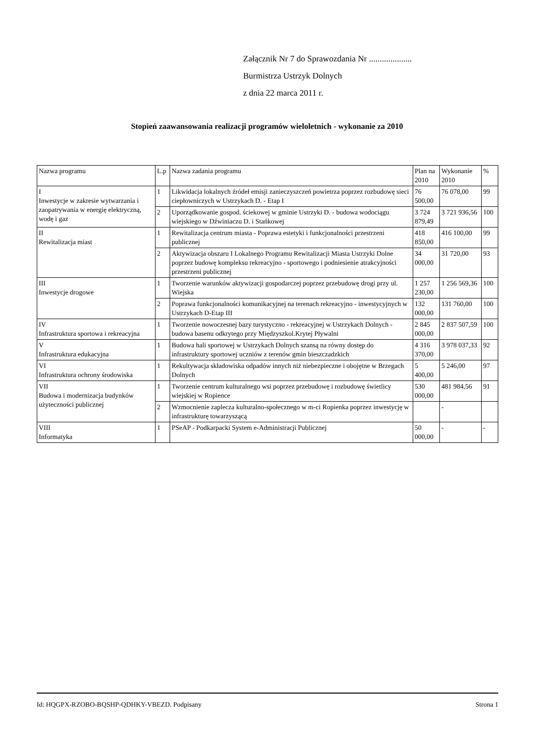Załącznik Nr 7 do Sprawozdania Nr ....................
Burmistrza Ustrzyk Dolnych
z dnia 22 marca 2011 r.
Stopień zaawansowania realizacji programów wieloletnich - wykonanie za 2010
| Nazwa programu | L.p | Nazwa zadania programu | Plan na 2010 | Wykonanie 2010 | % |
| --- | --- | --- | --- | --- | --- |
| I Inwestycje w zakresie wytwarzania i zaopatrywania w energię elektryczną, wodę i gaz | 1 | Likwidacja lokalnych źródeł emisji zanieczyszczeń powietrza poprzez rozbudowę sieci ciepłowniczych w Ustrzykach D. - Etap I | 76 500,00 | 76 078,00 | 99 |
| | 2 | Uporządkowanie gospod. ściekowej w gminie Ustrzyki D. - budowa wodociągu wiejskiego w Dźwiniaczu D. i Stańkowej | 3 724 879,49 | 3 721 936,56 | 100 |
| II Rewitalizacja miast | 1 | Rewitalizacja centrum miasta - Poprawa estetyki i funkcjonalności przestrzeni publicznej | 418 850,00 | 416 100,00 | 99 |
| | 2 | Aktywizacja obszaru I Lokalnego Programu Rewitalizacji Miasta Ustrzyki Dolne poprzez budowę kompleksu rekreacyjno - sportowego i podniesienie atrakcyjności przestrzeni publicznej | 34 000,00 | 31 720,00 | 93 |
| III Inwestycje drogowe | 1 | Tworzenie warunków aktywizacji gospodarczej poprzez przebudowę drogi przy ul. Wiejska | 1 257 230,00 | 1 256 569,36 | 100 |
| | 2 | Poprawa funkcjonalności komunikacyjnej na terenach rekreacyjno - inwestycyjnych w Ustrzykach D-Etap III | 132 000,00 | 131 760,00 | 100 |
| IV Infrastruktura sportowa i rekreacyjna | 1 | Tworzenie nowoczesnej bazy turystyczno - rekreacyjnej w Ustrzykach Dolnych -budowa basenu odkrytego przy Międzyszkol.Krytej Pływalni | 2 845 000,00 | 2 837 507,59 | 100 |
| V Infrastruktura edukacyjna | 1 | Budowa hali sportowej w Ustrzykach Dolnych szansą na równy dostęp do infrastruktury sportowej uczniów z terenów gmin bieszczadzkich | 4 316 370,00 | 3 978 037,33 | 92 |
| VI Infrastruktura ochrony środowiska | 1 | Rekultywacja składowiska odpadów innych niż niebezpieczne i obojętne w Brzegach Dolnych | 5 400,00 | 5 246,00 | 97 |
| VII Budowa i modernizacja budynków użyteczności publicznej | 1 | Tworzenie centrum kulturalnego wsi poprzez przebudowę i rozbudowę świetlicy wiejskiej w Ropience | 530 000,00 | 481 984,56 | 91 |
| | 2 | Wzmocnienie zaplecza kulturalno-społecznego w m-ci Ropienka poprzez inwestycję w infrastrukturę towarzyszącą | | - | |
| VIII Informatyka | 1 | PSeAP - Podkarpacki System e-Administracji Publicznej | 50 000,00 | - | - |
Id: HQGPX-RZOBO-BQSHP-QDHKY-VBEZD. Podpisany Strona 1